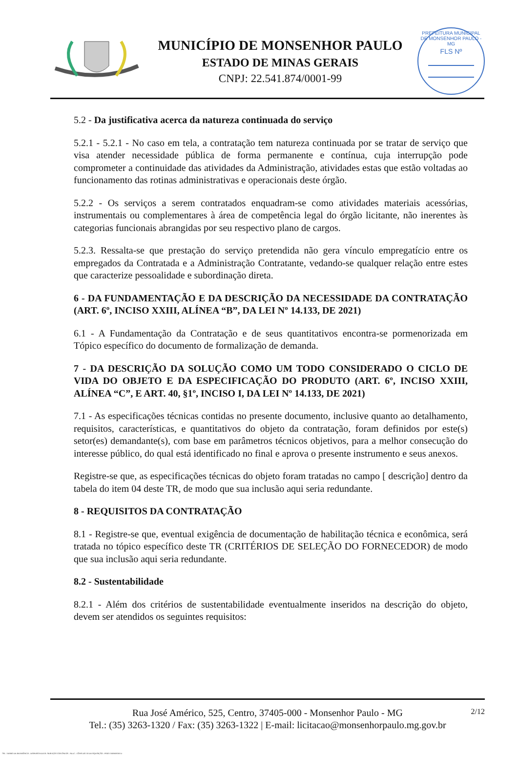MUNICÍPIO DE MONSENHOR PAULO
ESTADO DE MINAS GERAIS
CNPJ: 22.541.874/0001-99
PREFEITURA MUNICIPAL DE MONSENHOR PAULO - MG
FLS Nº
5.2 - Da justificativa acerca da natureza continuada do serviço
5.2.1 - 5.2.1 - No caso em tela, a contratação tem natureza continuada por se tratar de serviço que visa atender necessidade pública de forma permanente e contínua, cuja interrupção pode comprometer a continuidade das atividades da Administração, atividades estas que estão voltadas ao funcionamento das rotinas administrativas e operacionais deste órgão.
5.2.2 - Os serviços a serem contratados enquadram-se como atividades materiais acessórias, instrumentais ou complementares à área de competência legal do órgão licitante, não inerentes às categorias funcionais abrangidas por seu respectivo plano de cargos.
5.2.3. Ressalta-se que prestação do serviço pretendida não gera vínculo empregatício entre os empregados da Contratada e a Administração Contratante, vedando-se qualquer relação entre estes que caracterize pessoalidade e subordinação direta.
6 - DA FUNDAMENTAÇÃO E DA DESCRIÇÃO DA NECESSIDADE DA CONTRATAÇÃO (ART. 6º, INCISO XXIII, ALÍNEA “B”, DA LEI Nº 14.133, DE 2021)
6.1 - A Fundamentação da Contratação e de seus quantitativos encontra-se pormenorizada em Tópico específico do documento de formalização de demanda.
7 - DA DESCRIÇÃO DA SOLUÇÃO COMO UM TODO CONSIDERADO O CICLO DE VIDA DO OBJETO E DA ESPECIFICAÇÃO DO PRODUTO (ART. 6º, INCISO XXIII, ALÍNEA “C”, E ART. 40, §1º, INCISO I, DA LEI Nº 14.133, DE 2021)
7.1 - As especificações técnicas contidas no presente documento, inclusive quanto ao detalhamento, requisitos, características, e quantitativos do objeto da contratação, foram definidos por este(s) setor(es) demandante(s), com base em parâmetros técnicos objetivos, para a melhor consecução do interesse público, do qual está identificado no final e aprova o presente instrumento e seus anexos.
Registre-se que, as especificações técnicas do objeto foram tratadas no campo [ descrição] dentro da tabela do item 04 deste TR, de modo que sua inclusão aqui seria redundante.
8 - REQUISITOS DA CONTRATAÇÃO
8.1 - Registre-se que, eventual exigência de documentação de habilitação técnica e econômica, será tratada no tópico específico deste TR (CRITÉRIOS DE SELEÇÃO DO FORNECEDOR) de modo que sua inclusão aqui seria redundante.
8.2 - Sustentabilidade
8.2.1 - Além dos critérios de sustentabilidade eventualmente inseridos na descrição do objeto, devem ser atendidos os seguintes requisitos:
2/12
Rua José Américo, 525, Centro, 37405-000 - Monsenhor Paulo - MG
Tel.: (35) 3263-1320 / Fax: (35) 3263-1322 | E-mail: licitacao@monsenhorpaulo.mg.gov.br
784 - TERMO DE REFERÊNCIA - DISPENSA ELETR. SERVIÇOS CONTÍNUOS - NLLC - CÓPIA DO TR DE AQUISIÇÃO - PARA TERMINAR D